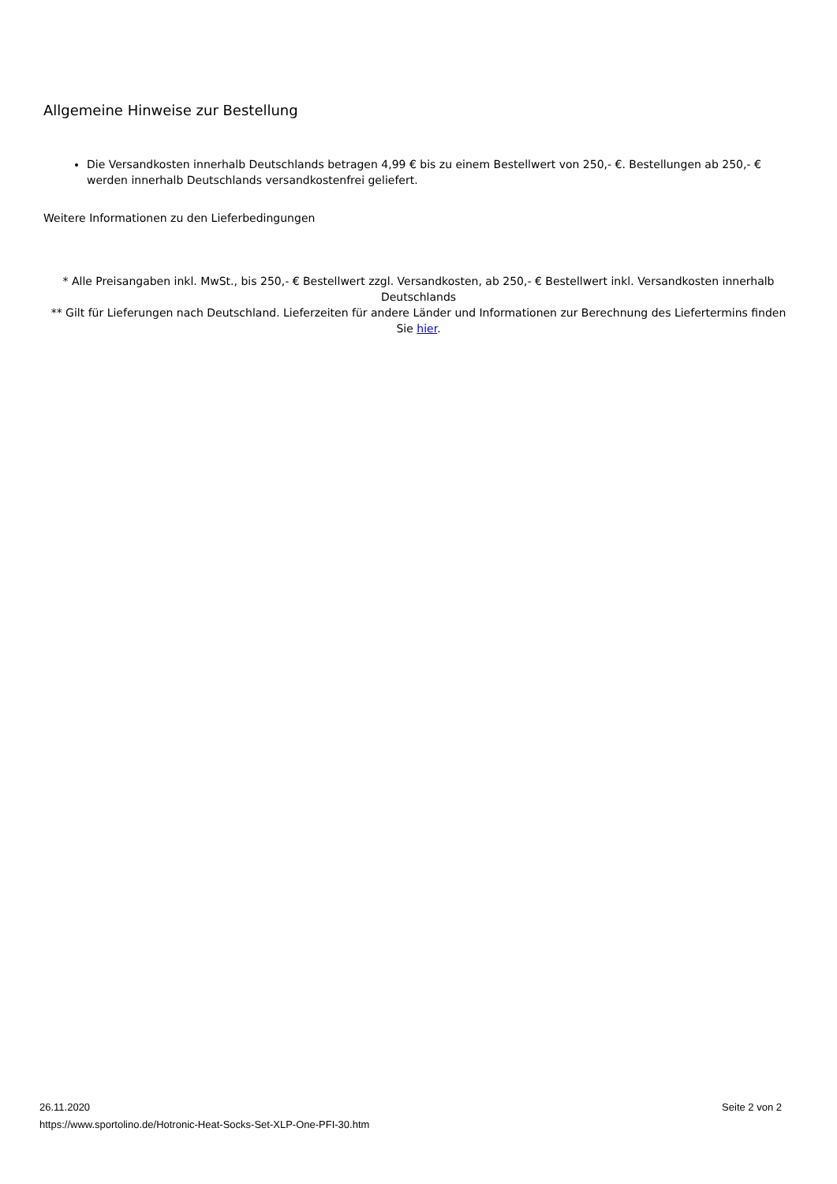Allgemeine Hinweise zur Bestellung
Die Versandkosten innerhalb Deutschlands betragen 4,99 € bis zu einem Bestellwert von 250,- €. Bestellungen ab 250,- € werden innerhalb Deutschlands versandkostenfrei geliefert.
Weitere Informationen zu den Lieferbedingungen
* Alle Preisangaben inkl. MwSt., bis 250,- € Bestellwert zzgl. Versandkosten, ab 250,- € Bestellwert inkl. Versandkosten innerhalb Deutschlands
** Gilt für Lieferungen nach Deutschland. Lieferzeiten für andere Länder und Informationen zur Berechnung des Liefertermins finden Sie hier.
26.11.2020
https://www.sportolino.de/Hotronic-Heat-Socks-Set-XLP-One-PFI-30.htm
Seite 2 von 2